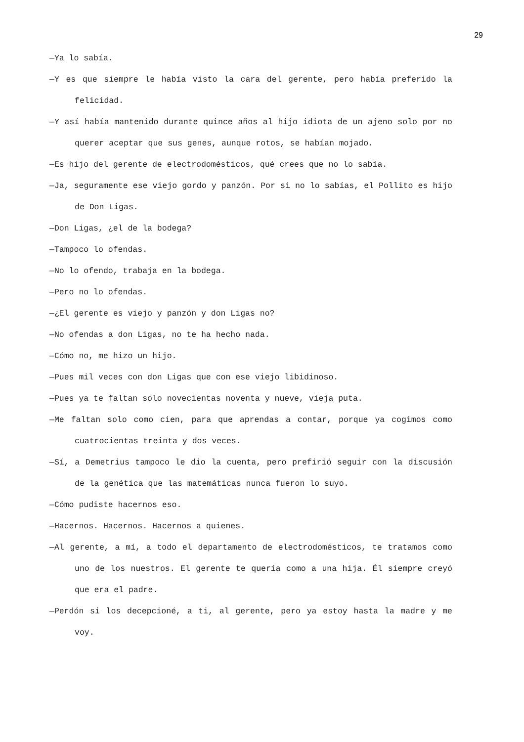29
—Ya lo sabía.
—Y es que siempre le había visto la cara del gerente, pero había preferido la felicidad.
—Y así había mantenido durante quince años al hijo idiota de un ajeno solo por no querer aceptar que sus genes, aunque rotos, se habían mojado.
—Es hijo del gerente de electrodomésticos, qué crees que no lo sabía.
—Ja, seguramente ese viejo gordo y panzón. Por si no lo sabías, el Pollito es hijo de Don Ligas.
—Don Ligas, ¿el de la bodega?
—Tampoco lo ofendas.
—No lo ofendo, trabaja en la bodega.
—Pero no lo ofendas.
—¿El gerente es viejo y panzón y don Ligas no?
—No ofendas a don Ligas, no te ha hecho nada.
—Cómo no, me hizo un hijo.
—Pues mil veces con don Ligas que con ese viejo libidinoso.
—Pues ya te faltan solo novecientas noventa y nueve, vieja puta.
—Me faltan solo como cien, para que aprendas a contar, porque ya cogimos como cuatrocientas treinta y dos veces.
—Sí, a Demetrius tampoco le dio la cuenta, pero prefirió seguir con la discusión de la genética que las matemáticas nunca fueron lo suyo.
—Cómo pudiste hacernos eso.
—Hacernos. Hacernos. Hacernos a quienes.
—Al gerente, a mí, a todo el departamento de electrodomésticos, te tratamos como uno de los nuestros. El gerente te quería como a una hija. Él siempre creyó que era el padre.
—Perdón si los decepcioné, a ti, al gerente, pero ya estoy hasta la madre y me voy.